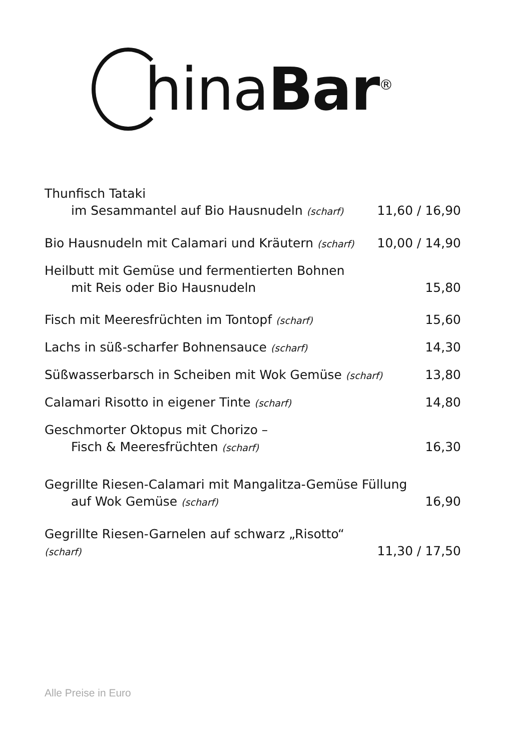hinaBar<sup>®</sup>
Thunfisch Tataki
im Sesammantel auf Bio Hausnudeln (scharf) 11,60 / 16,90
Bio Hausnudeln mit Calamari und Kräutern (scharf) 10,00 / 14,90
Heilbutt mit Gemüse und fermentierten Bohnen
mit Reis oder Bio Hausnudeln 15,80
Fisch mit Meeresfrüchten im Tontopf (scharf) 15,60
Lachs in süß-scharfer Bohnensauce (scharf) 14,30
Süßwasserbarsch in Scheiben mit Wok Gemüse (scharf) 13,80
Calamari Risotto in eigener Tinte (scharf) 14,80
Geschmorter Oktopus mit Chorizo –
Fisch & Meeresfrüchten (scharf) 16,30
Gegrillte Riesen-Calamari mit Mangalitza-Gemüse Füllung
auf Wok Gemüse (scharf) 16,90
Gegrillte Riesen-Garnelen auf schwarz „Risotto“
(scharf) 11,30 / 17,50
Alle Preise in Euro